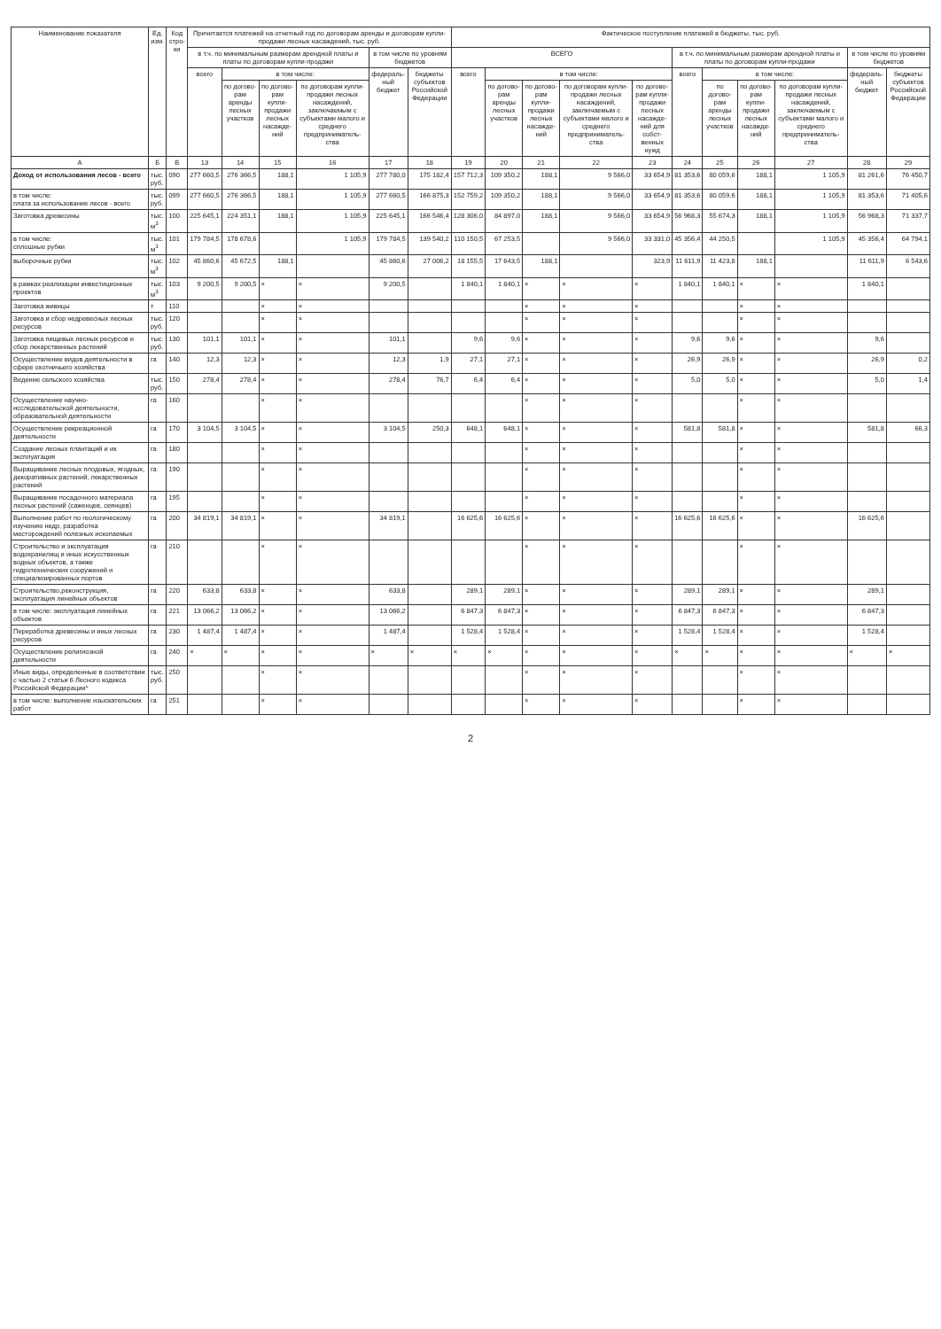| Наименование показателя | Ед. изм. | Код стро-ки | Причитается платежей на отчетный год по договорам аренды и договорам купли-продажи лесных насаждений, тыс. руб. | | | | | | Фактическое поступление платежей в бюджеты, тыс. руб. | | | | | | | | | | |
| --- | --- | --- | --- | --- | --- | --- | --- | --- | --- | --- | --- | --- | --- | --- | --- | --- | --- | --- | --- |
| | | | в т.ч. по минимальным размерам арендной платы и платы по договорам купли-продажи | | | | в том числе по уровням бюджетов | | ВСЕГО | | | | | в т.ч. по минимальным размерам арендной платы и платы по договорам купли-продажи | | | | в том числе по уровням бюджетов | |
| | | | всего | в том числе: | | | федераль-ный бюджет | бюджеты субъектов Российской Федерации | всего | в том числе: | | | | всего | в том числе: | | | федераль-ный бюджет | бюджеты субъектов Российской Федерации |
| | | | | по догово-рам аренды лесных участков | по догово-рам купли-продажи лесных насажде-ний | по договорам купли-продажи лесных насаждений, заключаемым с субъектами малого и среднего предприниматель-ства | | | | по догово-рам аренды лесных участков | по догово-рам купли-продажи лесных насажде-ний | по договорам купли-продажи лесных насаждений, заключаемым с субъектами малого и среднего предприниматель-ства | по догово-рам купли-продажи лесных насажде-ний для собст-венных нужд | | по догово-рам аренды лесных участков | по догово-рам купли-продажи лесных насажде-ний | по договорам купли-продажи лесных насаждений, заключаемым с субъектами малого и среднего предприниматель-ства | | |
| А | Б | В | 13 | 14 | 15 | 16 | 17 | 18 | 19 | 20 | 21 | 22 | 23 | 24 | 25 | 26 | 27 | 28 | 29 |
| Доход от использования лесов - всего | тыс. руб. | 090 | 277 660,5 | 276 366,5 | 188,1 | 1 105,9 | 277 780,0 | 175 182,4 | 157 712,3 | 109 350,2 | 188,1 | 9 566,0 | 33 654,9 | 81 353,6 | 80 059,6 | 188,1 | 1 105,9 | 81 261,6 | 76 450,7 |
| в том числе: плата за использование лесов - всего | тыс. руб. | 099 | 277 660,5 | 276 366,5 | 188,1 | 1 105,9 | 277 660,5 | 166 875,3 | 152 759,2 | 109 350,2 | 188,1 | 9 566,0 | 33 654,9 | 81 353,6 | 80 059,6 | 188,1 | 1 105,9 | 81 353,6 | 71 405,6 |
| Заготовка древесины | тыс. м<sup>3</sup> | 100 | 225 645,1 | 224 351,1 | 188,1 | 1 105,9 | 225 645,1 | 166 546,4 | 128 306,0 | 84 897,0 | 188,1 | 9 566,0 | 33 654,9 | 56 968,3 | 55 674,3 | 188,1 | 1 105,9 | 56 968,3 | 71 337,7 |
| в том числе: сплошные рубки | тыс. м<sup>3</sup> | 101 | 179 784,5 | 178 678,6 | | 1 105,9 | 179 784,5 | 139 540,2 | 110 150,5 | 67 253,5 | | 9 566,0 | 33 331,0 | 45 356,4 | 44 250,5 | | 1 105,9 | 45 356,4 | 64 794,1 |
| выборочные рубки | тыс. м<sup>3</sup> | 102 | 45 860,6 | 45 672,5 | 188,1 | | 45 860,6 | 27 006,2 | 18 155,5 | 17 643,5 | 188,1 | | 323,9 | 11 611,9 | 11 423,8 | 188,1 | | 11 611,9 | 6 543,6 |
| в рамках реализации инвестиционных проектов | тыс. м<sup>3</sup> | 103 | 9 200,5 | 9 200,5 | × | × | 9 200,5 | | 1 840,1 | 1 840,1 | × | × | × | 1 840,1 | 1 840,1 | × | × | 1 840,1 | |
| Заготовка живицы | т | 110 | | | × | × | | | | | × | × | × | | | × | × | | |
| Заготовка и сбор недревесных лесных ресурсов | тыс. руб. | 120 | | | × | × | | | | | × | × | × | | | × | × | | |
| Заготовка пищевых лесных ресурсов и сбор лекарственных растений | тыс. руб. | 130 | 101,1 | 101,1 | × | × | 101,1 | | 9,6 | 9,6 | × | × | × | 9,6 | 9,6 | × | × | 9,6 | |
| Осуществление видов деятельности в сфере охотничьего хозяйства | га | 140 | 12,3 | 12,3 | × | × | 12,3 | 1,9 | 27,1 | 27,1 | × | × | × | 26,9 | 26,9 | × | × | 26,9 | 0,2 |
| Ведение сельского хозяйства | тыс. руб. | 150 | 278,4 | 278,4 | × | × | 278,4 | 76,7 | 6,4 | 6,4 | × | × | × | 5,0 | 5,0 | × | × | 5,0 | 1,4 |
| Осуществление научно-исследовательской деятельности, образовательной деятельности | га | 160 | | | × | × | | | | | × | × | × | | | × | × | | |
| Осуществление рекреационной деятельности | га | 170 | 3 104,5 | 3 104,5 | × | × | 3 104,5 | 250,3 | 648,1 | 648,1 | × | × | × | 581,8 | 581,8 | × | × | 581,8 | 66,3 |
| Создание лесных плантаций и их эксплуатация | га | 180 | | | × | × | | | | | × | × | × | | | × | × | | |
| Выращивание лесных плодовых, ягодных, декоративных растений, лекарственных растений | га | 190 | | | × | × | | | | | × | × | × | | | × | × | | |
| Выращивание посадочного материала лесных растений (саженцев, сеянцев) | га | 195 | | | × | × | | | | | × | × | × | | | × | × | | |
| Выполнение работ по геологическому изучению недр, разработка месторождений полезных ископаемых | га | 200 | 34 819,1 | 34 819,1 | × | × | 34 819,1 | | 16 625,6 | 16 625,6 | × | × | × | 16 625,6 | 16 625,6 | × | × | 16 625,6 | |
| Строительство и эксплуатация водохранилищ и иных искусственных водных объектов, а также гидротехнических сооружений и специализированных портов | га | 210 | | | × | × | | | | | × | × | × | | | × | × | | |
| Строительство,реконструкция, эксплуатация линейных объектов | га | 220 | 633,8 | 633,8 | × | × | 633,8 | | 289,1 | 289,1 | × | × | × | 289,1 | 289,1 | × | × | 289,1 | |
| в том числе: эксплуатация линейных объектов | га | 221 | 13 066,2 | 13 066,2 | × | × | 13 066,2 | | 6 847,3 | 6 847,3 | × | × | × | 6 847,3 | 6 847,3 | × | × | 6 847,3 | |
| Переработка древесины и иных лесных ресурсов | га | 230 | 1 487,4 | 1 487,4 | × | × | 1 487,4 | | 1 528,4 | 1 528,4 | × | × | × | 1 528,4 | 1 528,4 | × | × | 1 528,4 | |
| Осуществление религиозной деятельности | га | 240 | × | × | × | × | × | × | × | × | × | × | × | × | × | × | × | × | × |
| Иные виды, определенные в соответствии с частью 2 статьи 6 Лесного кодекса Российской Федерации* | тыс. руб. | 250 | | | × | × | | | | | × | × | × | | | × | × | | |
| в том числе: выполнение изыскательских работ | га | 251 | | | × | × | | | | | × | × | × | | | × | × | | |
2